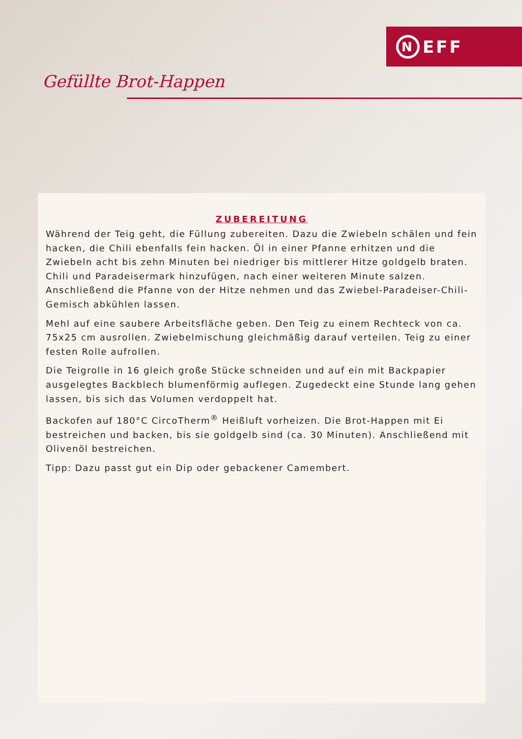N EFF
Gefüllte Brot-Happen
ZUBEREITUNG
Während der Teig geht, die Füllung zubereiten. Dazu die Zwiebeln schälen und fein hacken, die Chili ebenfalls fein hacken. Öl in einer Pfanne erhitzen und die Zwiebeln acht bis zehn Minuten bei niedriger bis mittlerer Hitze goldgelb braten. Chili und Paradeisermark hinzufügen, nach einer weiteren Minute salzen. Anschließend die Pfanne von der Hitze nehmen und das Zwiebel-Paradeiser-Chili-Gemisch abkühlen lassen.
Mehl auf eine saubere Arbeitsfläche geben. Den Teig zu einem Rechteck von ca. 75x25 cm ausrollen. Zwiebelmischung gleichmäßig darauf verteilen. Teig zu einer festen Rolle aufrollen.
Die Teigrolle in 16 gleich große Stücke schneiden und auf ein mit Backpapier ausgelegtes Backblech blumenförmig auflegen. Zugedeckt eine Stunde lang gehen lassen, bis sich das Volumen verdoppelt hat.
Backofen auf 180°C CircoTherm<sup>®</sup> Heißluft vorheizen. Die Brot-Happen mit Ei bestreichen und backen, bis sie goldgelb sind (ca. 30 Minuten). Anschließend mit Olivenöl bestreichen.
Tipp: Dazu passt gut ein Dip oder gebackener Camembert.